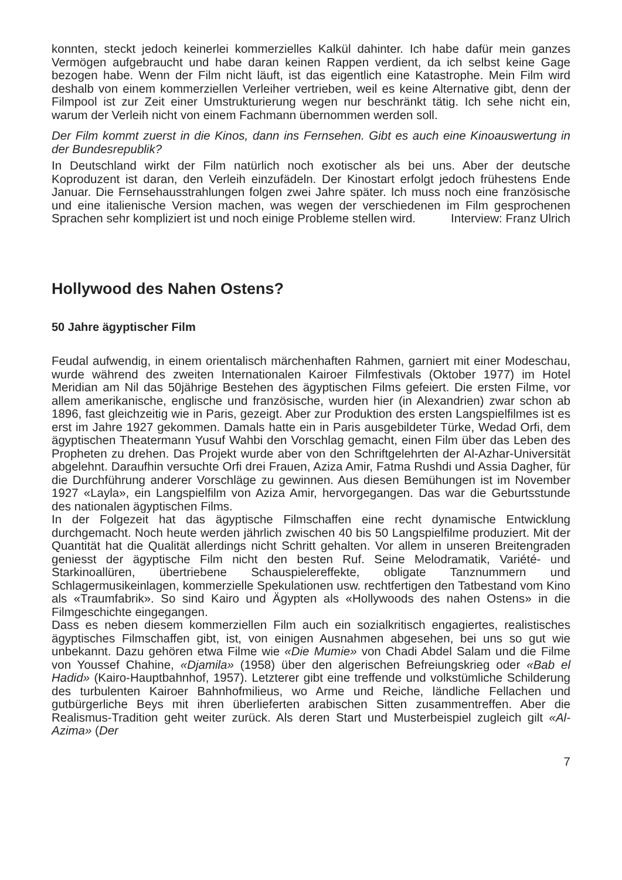konnten, steckt jedoch keinerlei kommerzielles Kalkül dahinter. Ich habe dafür mein ganzes Vermögen aufgebraucht und habe daran keinen Rappen verdient, da ich selbst keine Gage bezogen habe. Wenn der Film nicht läuft, ist das eigentlich eine Katastrophe. Mein Film wird deshalb von einem kommerziellen Verleiher vertrieben, weil es keine Alternative gibt, denn der Filmpool ist zur Zeit einer Umstrukturierung wegen nur beschränkt tätig. Ich sehe nicht ein, warum der Verleih nicht von einem Fachmann übernommen werden soll.
Der Film kommt zuerst in die Kinos, dann ins Fernsehen. Gibt es auch eine Kinoauswertung in der Bundesrepublik?
In Deutschland wirkt der Film natürlich noch exotischer als bei uns. Aber der deutsche Koproduzent ist daran, den Verleih einzufädeln. Der Kinostart erfolgt jedoch frühestens Ende Januar. Die Fernsehausstrahlungen folgen zwei Jahre später. Ich muss noch eine französische und eine italienische Version machen, was wegen der verschiedenen im Film gesprochenen Sprachen sehr kompliziert ist und noch einige Probleme stellen wird. Interview: Franz Ulrich
Hollywood des Nahen Ostens?
50 Jahre ägyptischer Film
Feudal aufwendig, in einem orientalisch märchenhaften Rahmen, garniert mit einer Modeschau, wurde während des zweiten Internationalen Kairoer Filmfestivals (Oktober 1977) im Hotel Meridian am Nil das 50jährige Bestehen des ägyptischen Films gefeiert. Die ersten Filme, vor allem amerikanische, englische und französische, wurden hier (in Alexandrien) zwar schon ab 1896, fast gleichzeitig wie in Paris, gezeigt. Aber zur Produktion des ersten Langspielfilmes ist es erst im Jahre 1927 gekommen. Damals hatte ein in Paris ausgebildeter Türke, Wedad Orfi, dem ägyptischen Theatermann Yusuf Wahbi den Vorschlag gemacht, einen Film über das Leben des Propheten zu drehen. Das Projekt wurde aber von den Schriftgelehrten der Al-Azhar-Universität abgelehnt. Daraufhin versuchte Orfi drei Frauen, Aziza Amir, Fatma Rushdi und Assia Dagher, für die Durchführung anderer Vorschläge zu gewinnen. Aus diesen Bemühungen ist im November 1927 «Layla», ein Langspielfilm von Aziza Amir, hervorgegangen. Das war die Geburtsstunde des nationalen ägyptischen Films.
In der Folgezeit hat das ägyptische Filmschaffen eine recht dynamische Entwicklung durchgemacht. Noch heute werden jährlich zwischen 40 bis 50 Langspielfilme produziert. Mit der Quantität hat die Qualität allerdings nicht Schritt gehalten. Vor allem in unseren Breitengraden geniesst der ägyptische Film nicht den besten Ruf. Seine Melodramatik, Variété- und Starkinoallüren, übertriebene Schauspielereffekte, obligate Tanznummern und Schlagermusikeinlagen, kommerzielle Spekulationen usw. rechtfertigen den Tatbestand vom Kino als «Traumfabrik». So sind Kairo und Ägypten als «Hollywoods des nahen Ostens» in die Filmgeschichte eingegangen.
Dass es neben diesem kommerziellen Film auch ein sozialkritisch engagiertes, realistisches ägyptisches Filmschaffen gibt, ist, von einigen Ausnahmen abgesehen, bei uns so gut wie unbekannt. Dazu gehören etwa Filme wie «Die Mumie» von Chadi Abdel Salam und die Filme von Youssef Chahine, «Djamila» (1958) über den algerischen Befreiungskrieg oder «Bab el Hadid» (Kairo-Hauptbahnhof, 1957). Letzterer gibt eine treffende und volkstümliche Schilderung des turbulenten Kairoer Bahnhofmilieus, wo Arme und Reiche, ländliche Fellachen und gutbürgerliche Beys mit ihren überlieferten arabischen Sitten zusammentreffen. Aber die Realismus-Tradition geht weiter zurück. Als deren Start und Musterbeispiel zugleich gilt «Al-Azima» (Der
7